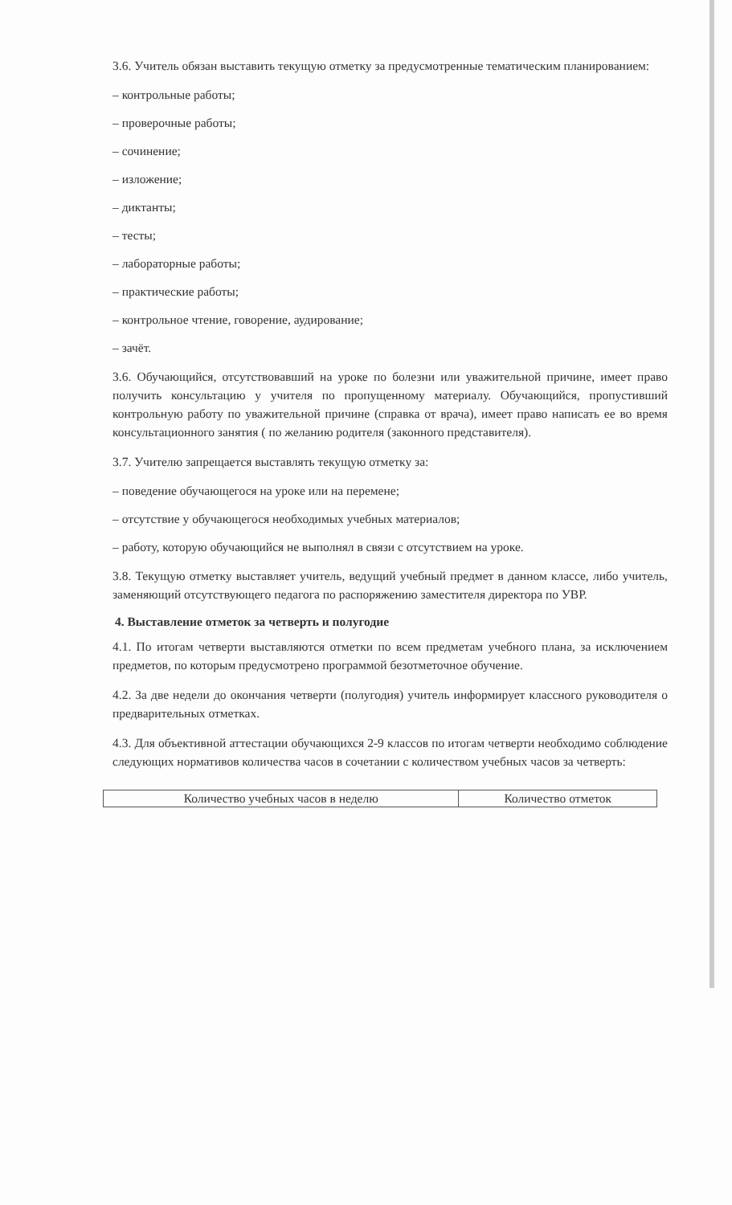3.6. Учитель обязан выставить текущую отметку за предусмотренные тематическим планированием:
– контрольные работы;
– проверочные работы;
– сочинение;
– изложение;
– диктанты;
– тесты;
– лабораторные работы;
– практические работы;
– контрольное чтение, говорение, аудирование;
– зачёт.
3.6. Обучающийся, отсутствовавший на уроке по болезни или уважительной причине, имеет право получить консультацию у учителя по пропущенному материалу. Обучающийся, пропустивший контрольную работу по уважительной причине (справка от врача), имеет право написать ее во время консультационного занятия ( по желанию родителя (законного представителя).
3.7. Учителю запрещается выставлять текущую отметку за:
– поведение обучающегося на уроке или на перемене;
– отсутствие у обучающегося необходимых учебных материалов;
– работу, которую обучающийся не выполнял в связи с отсутствием на уроке.
3.8. Текущую отметку выставляет учитель, ведущий учебный предмет в данном классе, либо учитель, заменяющий отсутствующего педагога по распоряжению заместителя директора по УВР.
4. Выставление отметок за четверть и полугодие
4.1. По итогам четверти выставляются отметки по всем предметам учебного плана, за исключением предметов, по которым предусмотрено программой безотметочное обучение.
4.2. За две недели до окончания четверти (полугодия) учитель информирует классного руководителя о предварительных отметках.
4.3. Для объективной аттестации обучающихся 2-9 классов по итогам четверти необходимо соблюдение следующих нормативов количества часов в сочетании с количеством учебных часов за четверть:
| Количество учебных часов в неделю | Количество отметок |